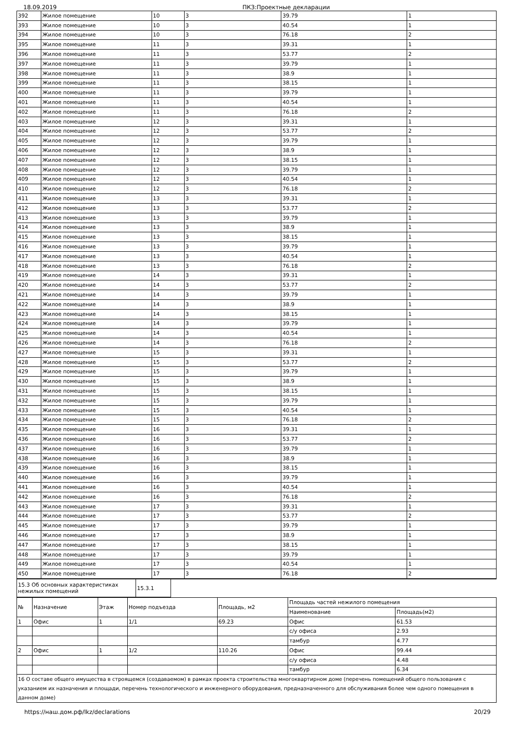18.09.2019 ПКЗ:Проектные декларации
| 392 | Жилое помещение | 10 | 3 | 39.79 | 1 |
| 393 | Жилое помещение | 10 | 3 | 40.54 | 1 |
| 394 | Жилое помещение | 10 | 3 | 76.18 | 2 |
| 395 | Жилое помещение | 11 | 3 | 39.31 | 1 |
| 396 | Жилое помещение | 11 | 3 | 53.77 | 2 |
| 397 | Жилое помещение | 11 | 3 | 39.79 | 1 |
| 398 | Жилое помещение | 11 | 3 | 38.9 | 1 |
| 399 | Жилое помещение | 11 | 3 | 38.15 | 1 |
| 400 | Жилое помещение | 11 | 3 | 39.79 | 1 |
| 401 | Жилое помещение | 11 | 3 | 40.54 | 1 |
| 402 | Жилое помещение | 11 | 3 | 76.18 | 2 |
| 403 | Жилое помещение | 12 | 3 | 39.31 | 1 |
| 404 | Жилое помещение | 12 | 3 | 53.77 | 2 |
| 405 | Жилое помещение | 12 | 3 | 39.79 | 1 |
| 406 | Жилое помещение | 12 | 3 | 38.9 | 1 |
| 407 | Жилое помещение | 12 | 3 | 38.15 | 1 |
| 408 | Жилое помещение | 12 | 3 | 39.79 | 1 |
| 409 | Жилое помещение | 12 | 3 | 40.54 | 1 |
| 410 | Жилое помещение | 12 | 3 | 76.18 | 2 |
| 411 | Жилое помещение | 13 | 3 | 39.31 | 1 |
| 412 | Жилое помещение | 13 | 3 | 53.77 | 2 |
| 413 | Жилое помещение | 13 | 3 | 39.79 | 1 |
| 414 | Жилое помещение | 13 | 3 | 38.9 | 1 |
| 415 | Жилое помещение | 13 | 3 | 38.15 | 1 |
| 416 | Жилое помещение | 13 | 3 | 39.79 | 1 |
| 417 | Жилое помещение | 13 | 3 | 40.54 | 1 |
| 418 | Жилое помещение | 13 | 3 | 76.18 | 2 |
| 419 | Жилое помещение | 14 | 3 | 39.31 | 1 |
| 420 | Жилое помещение | 14 | 3 | 53.77 | 2 |
| 421 | Жилое помещение | 14 | 3 | 39.79 | 1 |
| 422 | Жилое помещение | 14 | 3 | 38.9 | 1 |
| 423 | Жилое помещение | 14 | 3 | 38.15 | 1 |
| 424 | Жилое помещение | 14 | 3 | 39.79 | 1 |
| 425 | Жилое помещение | 14 | 3 | 40.54 | 1 |
| 426 | Жилое помещение | 14 | 3 | 76.18 | 2 |
| 427 | Жилое помещение | 15 | 3 | 39.31 | 1 |
| 428 | Жилое помещение | 15 | 3 | 53.77 | 2 |
| 429 | Жилое помещение | 15 | 3 | 39.79 | 1 |
| 430 | Жилое помещение | 15 | 3 | 38.9 | 1 |
| 431 | Жилое помещение | 15 | 3 | 38.15 | 1 |
| 432 | Жилое помещение | 15 | 3 | 39.79 | 1 |
| 433 | Жилое помещение | 15 | 3 | 40.54 | 1 |
| 434 | Жилое помещение | 15 | 3 | 76.18 | 2 |
| 435 | Жилое помещение | 16 | 3 | 39.31 | 1 |
| 436 | Жилое помещение | 16 | 3 | 53.77 | 2 |
| 437 | Жилое помещение | 16 | 3 | 39.79 | 1 |
| 438 | Жилое помещение | 16 | 3 | 38.9 | 1 |
| 439 | Жилое помещение | 16 | 3 | 38.15 | 1 |
| 440 | Жилое помещение | 16 | 3 | 39.79 | 1 |
| 441 | Жилое помещение | 16 | 3 | 40.54 | 1 |
| 442 | Жилое помещение | 16 | 3 | 76.18 | 2 |
| 443 | Жилое помещение | 17 | 3 | 39.31 | 1 |
| 444 | Жилое помещение | 17 | 3 | 53.77 | 2 |
| 445 | Жилое помещение | 17 | 3 | 39.79 | 1 |
| 446 | Жилое помещение | 17 | 3 | 38.9 | 1 |
| 447 | Жилое помещение | 17 | 3 | 38.15 | 1 |
| 448 | Жилое помещение | 17 | 3 | 39.79 | 1 |
| 449 | Жилое помещение | 17 | 3 | 40.54 | 1 |
| 450 | Жилое помещение | 17 | 3 | 76.18 | 2 |
| 15.3 Об основных характеристиках нежилых помещений | 15.3.1 | |
| № | Назначение | Этаж | Номер подъезда | Площадь, м2 | Площадь частей нежилого помещения | |
| --- | --- | --- | --- | --- | --- | --- |
| | | | | | Наименование | Площадь(м2) |
| 1 | Офис | 1 | 1/1 | 69.23 | Офис | 61.53 |
| | | | | | с/у офиса | 2.93 |
| | | | | | тамбур | 4.77 |
| 2 | Офис | 1 | 1/2 | 110.26 | Офис | 99.44 |
| | | | | | с/у офиса | 4.48 |
| | | | | | тамбур | 6.34 |
| 16 О составе общего имущества в строящемся (создаваемом) в рамках проекта строительства многоквартирном доме (перечень помещений общего пользования с указанием их назначения и площади, перечень технологического и инженерного оборудования, предназначенного для обслуживания более чем одного помещения в данном доме) | | | | | | |
https://наш.дом.рф/lkz/declarations 20/29